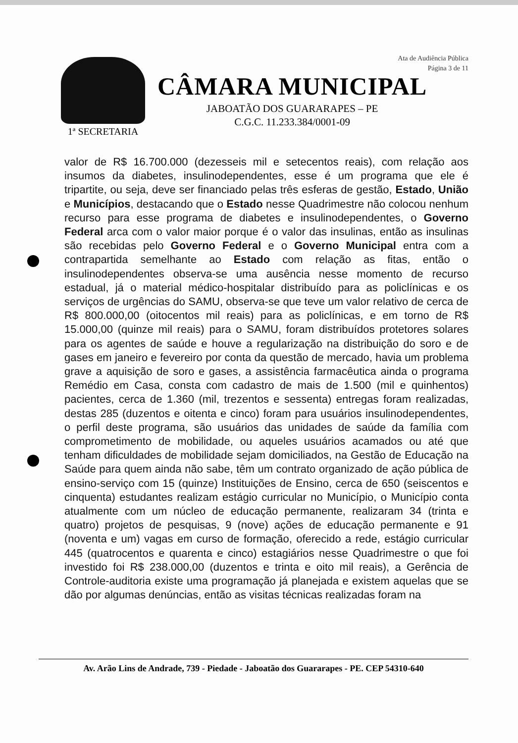Ata de Audiência Pública
Página 3 de 11
1ª SECRETARIA
CÂMARA MUNICIPAL
JABOATÃO DOS GUARARAPES – PE
C.G.C. 11.233.384/0001-09
valor de R$ 16.700.000 (dezesseis mil e setecentos reais), com relação aos insumos da diabetes, insulinodependentes, esse é um programa que ele é tripartite, ou seja, deve ser financiado pelas três esferas de gestão, Estado, União e Municípios, destacando que o Estado nesse Quadrimestre não colocou nenhum recurso para esse programa de diabetes e insulinodependentes, o Governo Federal arca com o valor maior porque é o valor das insulinas, então as insulinas são recebidas pelo Governo Federal e o Governo Municipal entra com a contrapartida semelhante ao Estado com relação as fitas, então o insulinodependentes observa-se uma ausência nesse momento de recurso estadual, já o material médico-hospitalar distribuído para as policlínicas e os serviços de urgências do SAMU, observa-se que teve um valor relativo de cerca de R$ 800.000,00 (oitocentos mil reais) para as policlínicas, e em torno de R$ 15.000,00 (quinze mil reais) para o SAMU, foram distribuídos protetores solares para os agentes de saúde e houve a regularização na distribuição do soro e de gases em janeiro e fevereiro por conta da questão de mercado, havia um problema grave a aquisição de soro e gases, a assistência farmacêutica ainda o programa Remédio em Casa, consta com cadastro de mais de 1.500 (mil e quinhentos) pacientes, cerca de 1.360 (mil, trezentos e sessenta) entregas foram realizadas, destas 285 (duzentos e oitenta e cinco) foram para usuários insulinodependentes, o perfil deste programa, são usuários das unidades de saúde da família com comprometimento de mobilidade, ou aqueles usuários acamados ou até que tenham dificuldades de mobilidade sejam domiciliados, na Gestão de Educação na Saúde para quem ainda não sabe, têm um contrato organizado de ação pública de ensino-serviço com 15 (quinze) Instituições de Ensino, cerca de 650 (seiscentos e cinquenta) estudantes realizam estágio curricular no Município, o Município conta atualmente com um núcleo de educação permanente, realizaram 34 (trinta e quatro) projetos de pesquisas, 9 (nove) ações de educação permanente e 91 (noventa e um) vagas em curso de formação, oferecido a rede, estágio curricular 445 (quatrocentos e quarenta e cinco) estagiários nesse Quadrimestre o que foi investido foi R$ 238.000,00 (duzentos e trinta e oito mil reais), a Gerência de Controle-auditoria existe uma programação já planejada e existem aquelas que se dão por algumas denúncias, então as visitas técnicas realizadas foram na
Av. Arão Lins de Andrade, 739 - Piedade - Jaboatão dos Guararapes - PE. CEP 54310-640